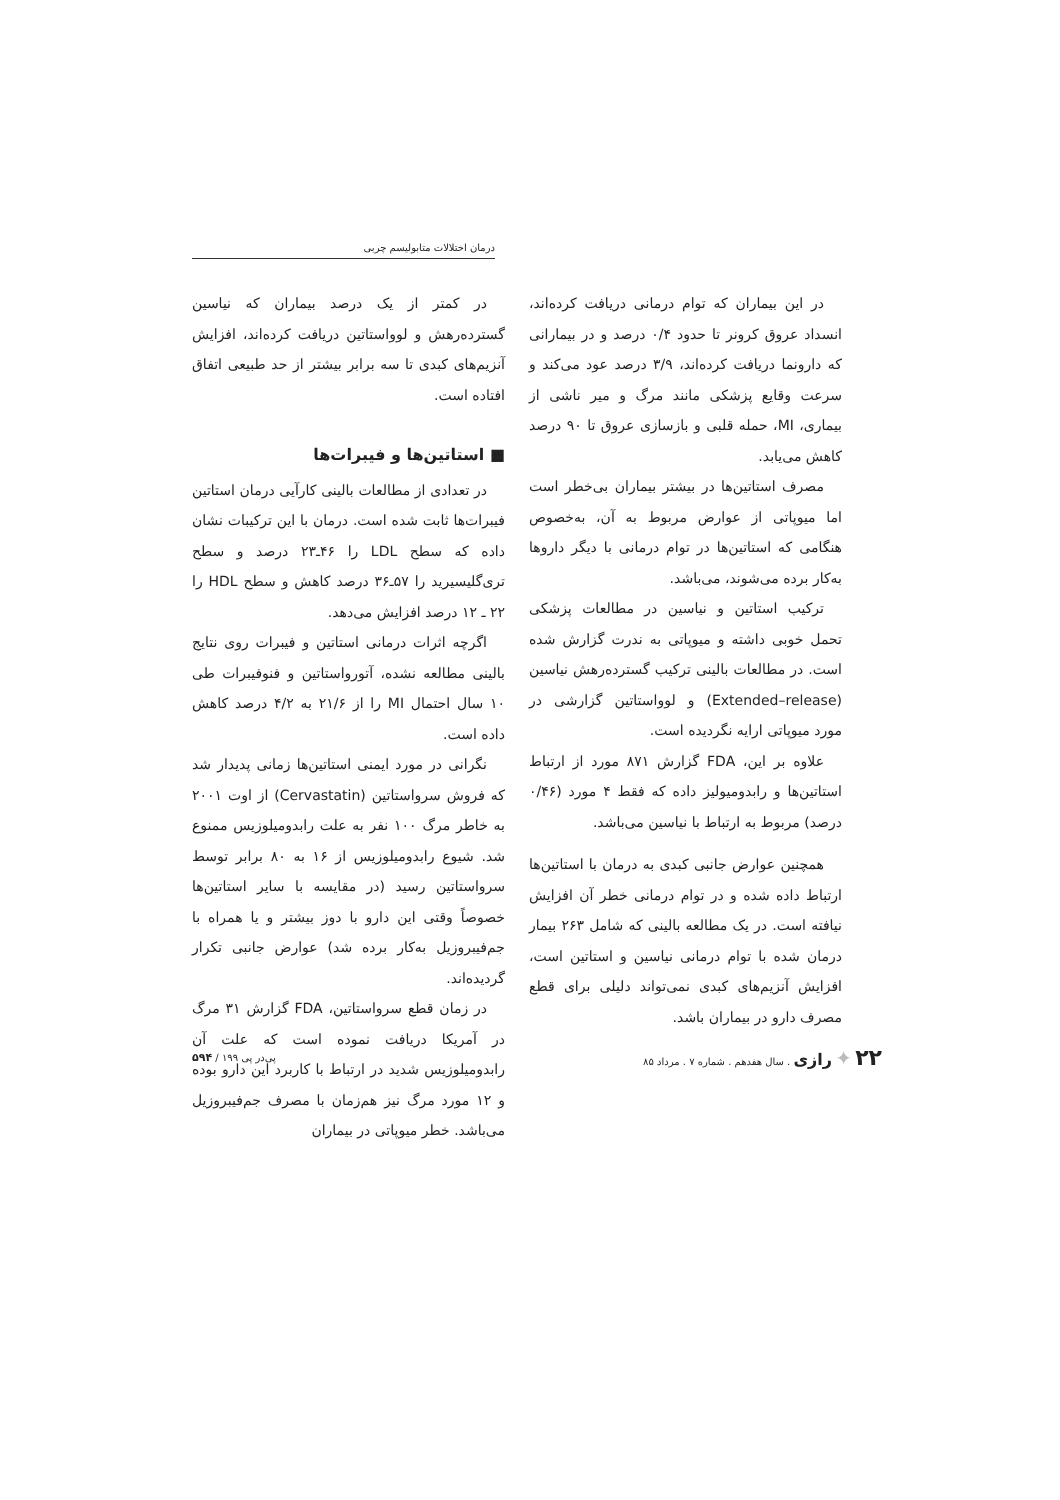درمان اختلالات متابولیسم چربی
در این بیماران که توام درمانی دریافت کرده‌اند، انسداد عروق کرونر تا حدود ۰/۴ درصد و در بیمارانی که دارونما دریافت کرده‌اند، ۳/۹ درصد عود می‌کند و سرعت وقایع پزشکی مانند مرگ و میر ناشی از بیماری، MI، حمله قلبی و بازسازی عروق تا ۹۰ درصد کاهش می‌یابد.
مصرف استاتین‌ها در بیشتر بیماران بی‌خطر است اما میوپاتی از عوارض مربوط به آن، به‌خصوص هنگامی که استاتین‌ها در توام درمانی با دیگر داروها به‌کار برده می‌شوند، می‌باشد.
ترکیب استاتین و نیاسین در مطالعات پزشکی تحمل خوبی داشته و میوپاتی به ندرت گزارش شده است. در مطالعات بالینی ترکیب گسترده‌رهش نیاسین (Extended–release) و لوواستاتین گزارشی در مورد میوپاتی ارایه نگردیده است.
علاوه بر این، FDA گزارش ۸۷۱ مورد از ارتباط استاتین‌ها و رابدومیولیز داده که فقط ۴ مورد (۰/۴۶ درصد) مربوط به ارتباط با نیاسین می‌باشد.
همچنین عوارض جانبی کبدی به درمان با استاتین‌ها ارتباط داده شده و در توام درمانی خطر آن افزایش نیافته است. در یک مطالعه بالینی که شامل ۲۶۳ بیمار درمان شده با توام درمانی نیاسین و استاتین است، افزایش آنزیم‌های کبدی نمی‌تواند دلیلی برای قطع مصرف دارو در بیماران باشد.
در کمتر از یک درصد بیماران که نیاسین گسترده‌رهش و لوواستاتین دریافت کرده‌اند، افزایش آنزیم‌های کبدی تا سه برابر بیشتر از حد طبیعی اتفاق افتاده است.
■ استاتین‌ها و فیبرات‌ها
در تعدادی از مطالعات بالینی کارآیی درمان استاتین فیبرات‌ها ثابت شده است. درمان با این ترکیبات نشان داده که سطح LDL را ۴۶ـ۲۳ درصد و سطح تری‌گلیسیرید را ۵۷ـ۳۶ درصد کاهش و سطح HDL را ۲۲ ـ ۱۲ درصد افزایش می‌دهد.
اگرچه اثرات درمانی استاتین و فیبرات روی نتایج بالینی مطالعه نشده، آتورواستاتین و فنوفیبرات طی ۱۰ سال احتمال MI را از ۲۱/۶ به ۴/۲ درصد کاهش داده است.
نگرانی در مورد ایمنی استاتین‌ها زمانی پدیدار شد که فروش سرواستاتین (Cervastatin) از اوت ۲۰۰۱ به خاطر مرگ ۱۰۰ نفر به علت رابدومیلوزیس ممنوع شد. شیوع رابدومیلوزیس از ۱۶ به ۸۰ برابر توسط سرواستاتین رسید (در مقایسه با سایر استاتین‌ها خصوصاً وقتی این دارو با دوز بیشتر و یا همراه با جم‌فیبروزیل به‌کار برده شد) عوارض جانبی تکرار گردیده‌اند.
در زمان قطع سرواستاتین، FDA گزارش ۳۱ مرگ در آمریکا دریافت نموده است که علت آن رابدومیلوزیس شدید در ارتباط با کاربرد این دارو بوده و ۱۲ مورد مرگ نیز هم‌زمان با مصرف جم‌فیبروزیل می‌باشد. خطر میوپاتی در بیماران
۲۲ ✦ رازی . سال هفدهم . شماره ۷ . مرداد ۸۵
پی‌در پی ۱۹۹ / ۵۹۴